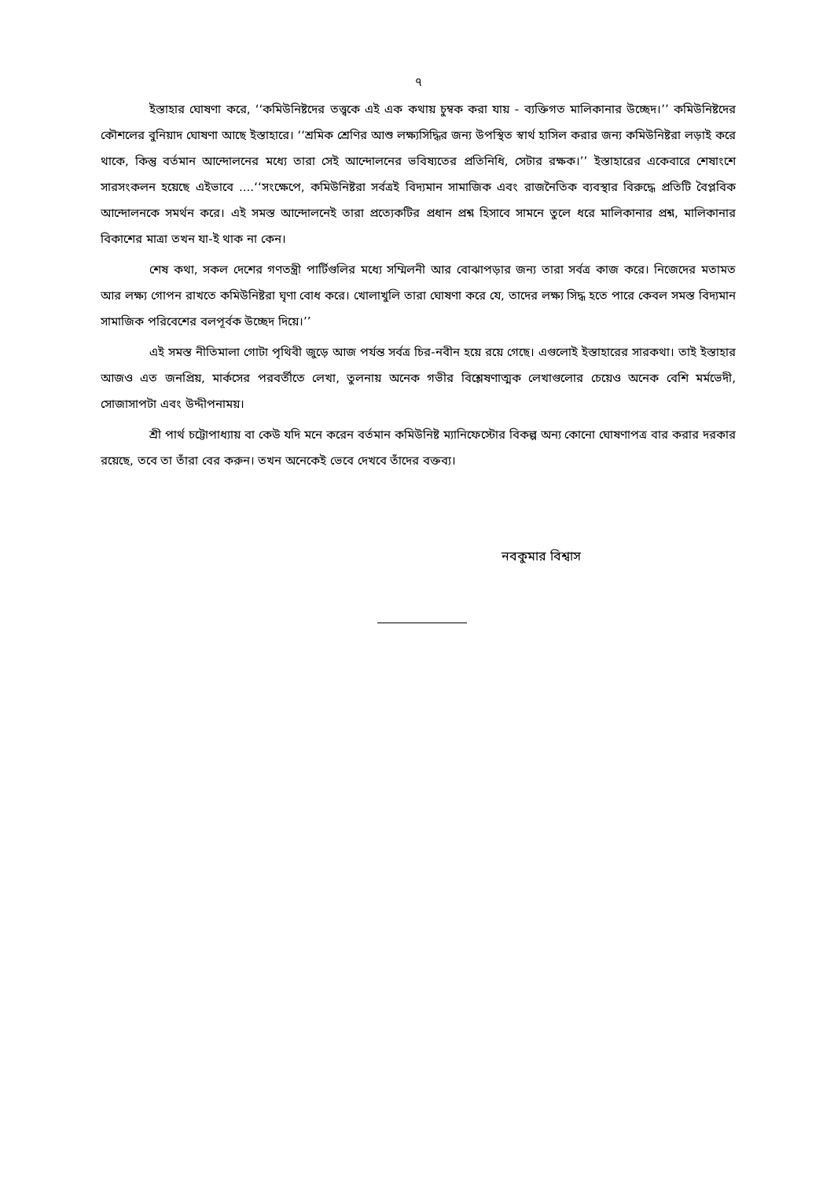৭
ইস্তাহার ঘোষণা করে, ‘‘কমিউনিষ্টদের তত্ত্বকে এই এক কথায় চুম্বক করা যায় - ব্যক্তিগত মালিকানার উচ্ছেদ।’’ কমিউনিষ্টদের কৌশলের বুনিয়াদ ঘোষণা আছে ইস্তাহারে। ‘‘শ্রমিক শ্রেণির আশু লক্ষ্যসিদ্ধির জন্য উপস্থিত স্বার্থ হাসিল করার জন্য কমিউনিষ্টরা লড়াই করে থাকে, কিন্তু বর্তমান আন্দোলনের মধ্যে তারা সেই আন্দোলনের ভবিষ্যতের প্রতিনিধি, সেটার রক্ষক।’’ ইস্তাহারের একেবারে শেষাংশে সারসংকলন হয়েছে এইভাবে ....‘‘সংক্ষেপে, কমিউনিষ্টরা সর্বত্রই বিদ্যমান সামাজিক এবং রাজনৈতিক ব্যবস্থার বিরুদ্ধে প্রতিটি বৈপ্লবিক আন্দোলনকে সমর্থন করে। এই সমস্ত আন্দোলনেই তারা প্রত্যেকটির প্রধান প্রশ্ন হিসাবে সামনে তুলে ধরে মালিকানার প্রশ্ন, মালিকানার বিকাশের মাত্রা তখন যা-ই থাক না কেন।
শেষ কথা, সকল দেশের গণতন্ত্রী পার্টিগুলির মধ্যে সম্মিলনী আর বোঝাপড়ার জন্য তারা সর্বত্র কাজ করে। নিজেদের মতামত আর লক্ষ্য গোপন রাখতে কমিউনিষ্টরা ঘৃণা বোধ করে। খোলাখুলি তারা ঘোষণা করে যে, তাদের লক্ষ্য সিদ্ধ হতে পারে কেবল সমস্ত বিদ্যমান সামাজিক পরিবেশের বলপূর্বক উচ্ছেদ দিয়ে।’’
এই সমস্ত নীতিমালা গোটা পৃথিবী জুড়ে আজ পর্যন্ত সর্বত্র চির-নবীন হয়ে রয়ে গেছে। এগুলোই ইস্তাহারের সারকথা। তাই ইস্তাহার আজও এত জনপ্রিয়, মার্কসের পরবর্তীতে লেখা, তুলনায় অনেক গভীর বিশ্লেষণাত্মক লেখাগুলোর চেয়েও অনেক বেশি মর্মভেদী, সোজাসাপটা এবং উদ্দীপনাময়।
শ্রী পার্থ চট্টোপাধ্যায় বা কেউ যদি মনে করেন বর্তমান কমিউনিষ্ট ম্যানিফেস্টোর বিকল্প অন্য কোনো ঘোষণাপত্র বার করার দরকার রয়েছে, তবে তা তাঁরা বের করুন। তখন অনেকেই ভেবে দেখবে তাঁদের বক্তব্য।
নবকুমার বিশ্বাস